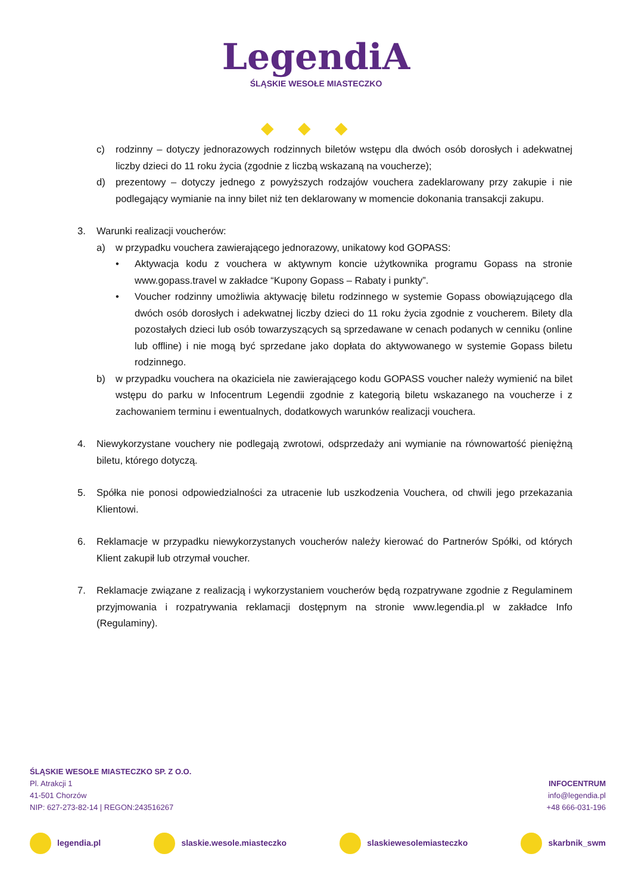LegendiA
ŚLĄSKIE WESOŁE MIASTECZKO
◆◆◆
c) rodzinny – dotyczy jednorazowych rodzinnych biletów wstępu dla dwóch osób dorosłych i adekwatnej liczby dzieci do 11 roku życia (zgodnie z liczbą wskazaną na voucherze);
d) prezentowy – dotyczy jednego z powyższych rodzajów vouchera zadeklarowany przy zakupie i nie podlegający wymianie na inny bilet niż ten deklarowany w momencie dokonania transakcji zakupu.
3. Warunki realizacji voucherów:
a) w przypadku vouchera zawierającego jednorazowy, unikatowy kod GOPASS:
• Aktywacja kodu z vouchera w aktywnym koncie użytkownika programu Gopass na stronie www.gopass.travel w zakładce “Kupony Gopass – Rabaty i punkty”.
• Voucher rodzinny umożliwia aktywację biletu rodzinnego w systemie Gopass obowiązującego dla dwóch osób dorosłych i adekwatnej liczby dzieci do 11 roku życia zgodnie z voucherem. Bilety dla pozostałych dzieci lub osób towarzyszących są sprzedawane w cenach podanych w cenniku (online lub offline) i nie mogą być sprzedane jako dopłata do aktywowanego w systemie Gopass biletu rodzinnego.
b) w przypadku vouchera na okaziciela nie zawierającego kodu GOPASS voucher należy wymienić na bilet wstępu do parku w Infocentrum Legendii zgodnie z kategorią biletu wskazanego na voucherze i z zachowaniem terminu i ewentualnych, dodatkowych warunków realizacji vouchera.
4. Niewykorzystane vouchery nie podlegają zwrotowi, odsprzedaży ani wymianie na równowartość pieniężną biletu, którego dotyczą.
5. Spółka nie ponosi odpowiedzialności za utracenie lub uszkodzenia Vouchera, od chwili jego przekazania Klientowi.
6. Reklamacje w przypadku niewykorzystanych voucherów należy kierować do Partnerów Spółki, od których Klient zakupił lub otrzymał voucher.
7. Reklamacje związane z realizacją i wykorzystaniem voucherów będą rozpatrywane zgodnie z Regulaminem przyjmowania i rozpatrywania reklamacji dostępnym na stronie www.legendia.pl w zakładce Info (Regulaminy).
ŚLĄSKIE WESOŁE MIASTECZKO SP. Z O.O.
Pl. Atrakcji 1
41-501 Chorzów
NIP: 627-273-82-14 | REGON:243516267
INFOCENTRUM
info@legendia.pl
+48 666-031-196
legendia.pl slaskie.wesole.miasteczko slaskiewesolemiasteczko skarbnik_swm